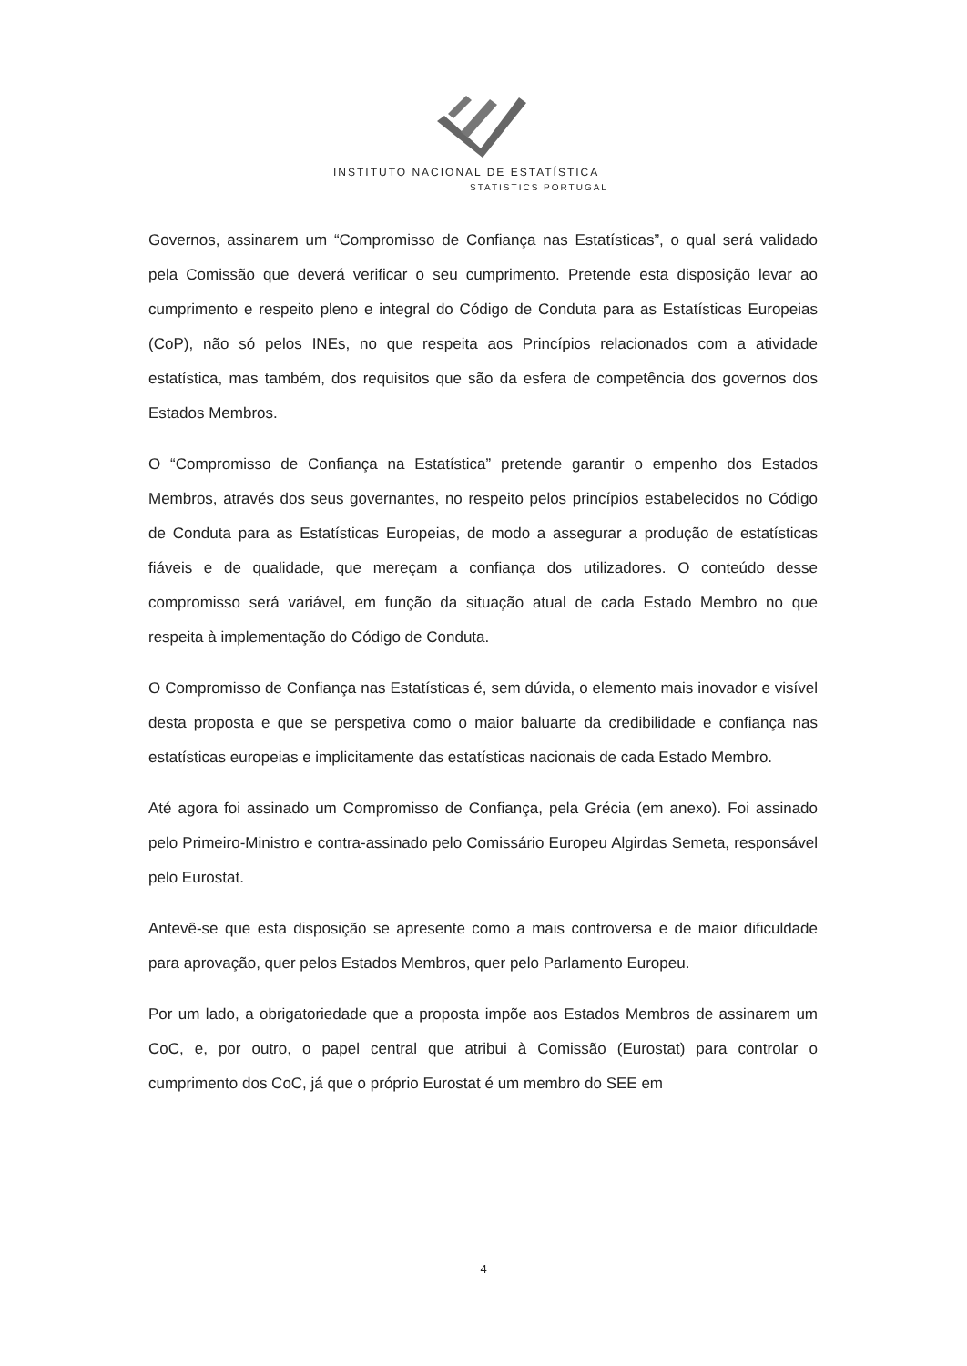INSTITUTO NACIONAL DE ESTATÍSTICA
STATISTICS PORTUGAL
Governos, assinarem um “Compromisso de Confiança nas Estatísticas”, o qual será validado pela Comissão que deverá verificar o seu cumprimento. Pretende esta disposição levar ao cumprimento e respeito pleno e integral do Código de Conduta para as Estatísticas Europeias (CoP), não só pelos INEs, no que respeita aos Princípios relacionados com a atividade estatística, mas também, dos requisitos que são da esfera de competência dos governos dos Estados Membros.
O “Compromisso de Confiança na Estatística” pretende garantir o empenho dos Estados Membros, através dos seus governantes, no respeito pelos princípios estabelecidos no Código de Conduta para as Estatísticas Europeias, de modo a assegurar a produção de estatísticas fiáveis e de qualidade, que mereçam a confiança dos utilizadores. O conteúdo desse compromisso será variável, em função da situação atual de cada Estado Membro no que respeita à implementação do Código de Conduta.
O Compromisso de Confiança nas Estatísticas é, sem dúvida, o elemento mais inovador e visível desta proposta e que se perspetiva como o maior baluarte da credibilidade e confiança nas estatísticas europeias e implicitamente das estatísticas nacionais de cada Estado Membro.
Até agora foi assinado um Compromisso de Confiança, pela Grécia (em anexo). Foi assinado pelo Primeiro-Ministro e contra-assinado pelo Comissário Europeu Algirdas Semeta, responsável pelo Eurostat.
Antevê-se que esta disposição se apresente como a mais controversa e de maior dificuldade para aprovação, quer pelos Estados Membros, quer pelo Parlamento Europeu.
Por um lado, a obrigatoriedade que a proposta impõe aos Estados Membros de assinarem um CoC, e, por outro, o papel central que atribui à Comissão (Eurostat) para controlar o cumprimento dos CoC, já que o próprio Eurostat é um membro do SEE em
4